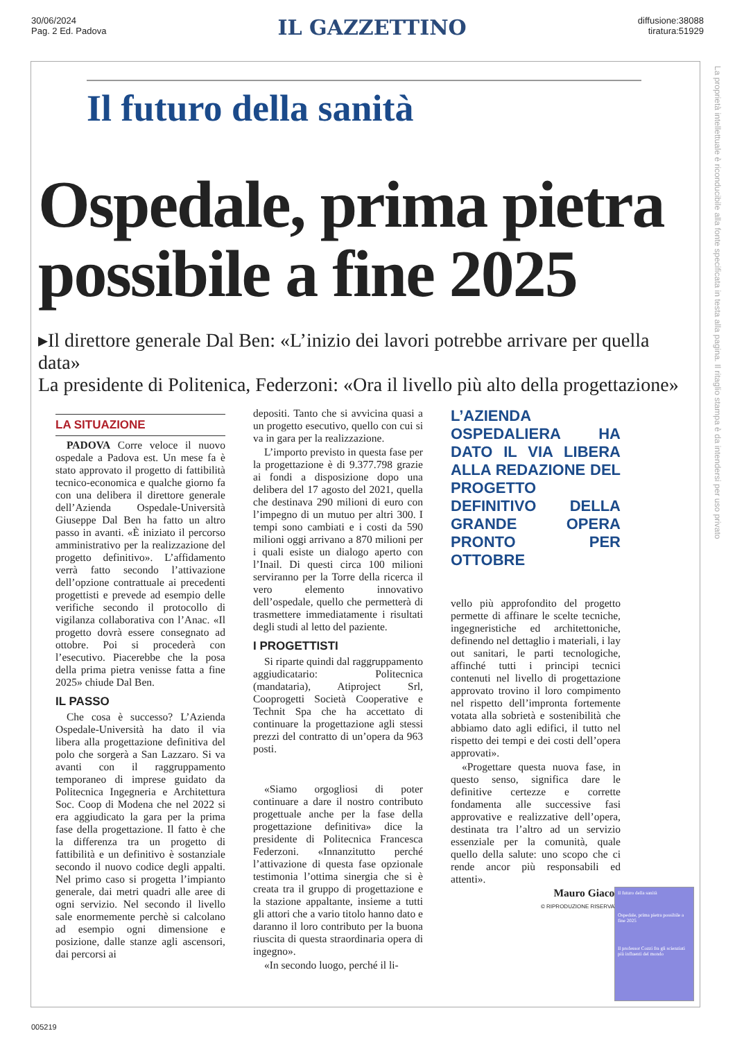30/06/2024
Pag. 2 Ed. Padova
IL GAZZETTINO
diffusione:38088
tiratura:51929
Il futuro della sanità
Ospedale, prima pietra possibile a fine 2025
▸Il direttore generale Dal Ben: «L’inizio dei lavori potrebbe arrivare per quella data»
La presidente di Politenica, Federzoni: «Ora il livello più alto della progettazione»
LA SITUAZIONE
PADOVA Corre veloce il nuovo ospedale a Padova est. Un mese fa è stato approvato il progetto di fattibilità tecnico-economica e qualche giorno fa con una delibera il direttore generale dell’Azienda Ospedale-Università Giuseppe Dal Ben ha fatto un altro passo in avanti. «È iniziato il percorso amministrativo per la realizzazione del progetto definitivo». L’affidamento verrà fatto secondo l’attivazione dell’opzione contrattuale ai precedenti progettisti e prevede ad esempio delle verifiche secondo il protocollo di vigilanza collaborativa con l’Anac. «Il progetto dovrà essere consegnato ad ottobre. Poi si procederà con l’esecutivo. Piacerebbe che la posa della prima pietra venisse fatta a fine 2025» chiude Dal Ben.
IL PASSO
Che cosa è successo? L’Azienda Ospedale-Università ha dato il via libera alla progettazione definitiva del polo che sorgerà a San Lazzaro. Si va avanti con il raggruppamento temporaneo di imprese guidato da Politecnica Ingegneria e Architettura Soc. Coop di Modena che nel 2022 si era aggiudicato la gara per la prima fase della progettazione. Il fatto è che la differenza tra un progetto di fattibilità e un definitivo è sostanziale secondo il nuovo codice degli appalti. Nel primo caso si progetta l’impianto generale, dai metri quadri alle aree di ogni servizio. Nel secondo il livello sale enormemente perchè si calcolano ad esempio ogni dimensione e posizione, dalle stanze agli ascensori, dai percorsi ai
depositi. Tanto che si avvicina quasi a un progetto esecutivo, quello con cui si va in gara per la realizzazione.
L’importo previsto in questa fase per la progettazione è di 9.377.798 grazie ai fondi a disposizione dopo una delibera del 17 agosto del 2021, quella che destinava 290 milioni di euro con l’impegno di un mutuo per altri 300. I tempi sono cambiati e i costi da 590 milioni oggi arrivano a 870 milioni per i quali esiste un dialogo aperto con l’Inail. Di questi circa 100 milioni serviranno per la Torre della ricerca il vero elemento innovativo dell’ospedale, quello che permetterà di trasmettere immediatamente i risultati degli studi al letto del paziente.
I PROGETTISTI
Si riparte quindi dal raggruppamento aggiudicatario: Politecnica (mandataria), Atiproject Srl, Cooprogetti Società Cooperative e Technit Spa che ha accettato di continuare la progettazione agli stessi prezzi del contratto di un’opera da 963 posti.
«Siamo orgogliosi di poter continuare a dare il nostro contributo progettuale anche per la fase della progettazione definitiva» dice la presidente di Politecnica Francesca Federzoni. «Innanzitutto perché l’attivazione di questa fase opzionale testimonia l’ottima sinergia che si è creata tra il gruppo di progettazione e la stazione appaltante, insieme a tutti gli attori che a vario titolo hanno dato e daranno il loro contributo per la buona riuscita di questa straordinaria opera di ingegno».
«In secondo luogo, perché il li-
L’AZIENDA OSPEDALIERA HA DATO IL VIA LIBERA ALLA REDAZIONE DEL PROGETTO DEFINITIVO DELLA GRANDE OPERA PRONTO PER OTTOBRE
vello più approfondito del progetto permette di affinare le scelte tecniche, ingegneristiche ed architettoniche, definendo nel dettaglio i materiali, i lay out sanitari, le parti tecnologiche, affinché tutti i principi tecnici contenuti nel livello di progettazione approvato trovino il loro compimento nel rispetto dell’impronta fortemente votata alla sobrietà e sostenibilità che abbiamo dato agli edifici, il tutto nel rispetto dei tempi e dei costi dell’opera approvati».
«Progettare questa nuova fase, in questo senso, significa dare le definitive certezze e corrette fondamenta alle successive fasi approvative e realizzative dell’opera, destinata tra l’altro ad un servizio essenziale per la comunità, quale quello della salute: uno scopo che ci rende ancor più responsabili ed attenti».
Mauro Giacon
© RIPRODUZIONE RISERVATA
Il futuro della sanità
Ospedale, prima pietra possibile a fine 2025
Il professor Cozzi fra gli scienziati più influenti del mondo
La proprietà intellettuale è riconducibile alla fonte specificata in testa alla pagina. Il ritaglio stampa è da intendersi per uso privato
005219